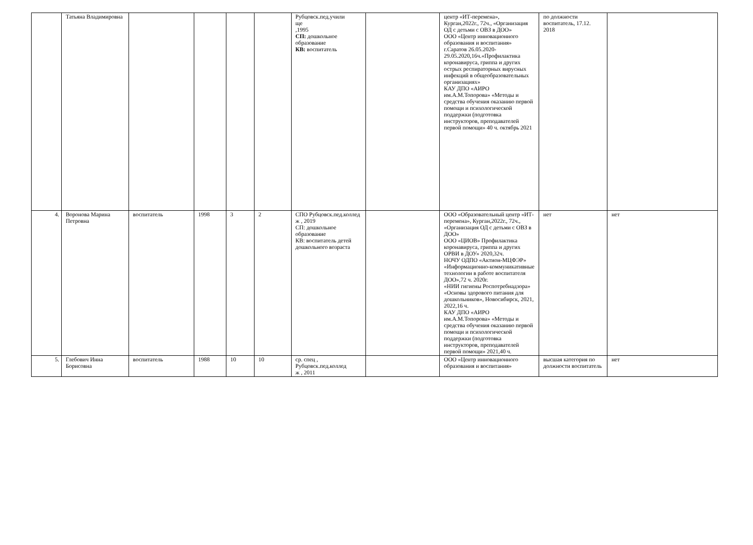| | Татьяна Владимировна | | | | | Рубцовск.пед.учили ще ,1995 СП: дошкольное образование КВ: воспитатель | | центр «ИТ-перемена», Курган,2022г., 72ч., «Организация ОД с детьми с ОВЗ в ДОО» ООО «Центр инновационного образования и воспитания» г.Саратов 26.05.2020-29.05.2020,16ч.«Профилактика коронавируса, гриппа и других острых респираторных вирусных инфекций в общеобразовательных организациях» КАУ ДПО «АИРО им.А.М.Топорова» «Методы и средства обучения оказанию первой помощи и психологической поддержки (подготовка инструкторов, преподавателей первой помощи» 40 ч. октябрь 2021 | по должности воспитатель, 17.12. 2018 | |
| 4. | Воронова Марина Петровна | воспитатель | 1998 | 3 | 2 | СПО Рубцовск.пед.коллед ж , 2019 СП: дошкольное образование КВ: воспитатель детей дошкольного возраста | | ООО «Образовательный центр «ИТ-перемена», Курган,2022г., 72ч., «Организация ОД с детьми с ОВЗ в ДОО» ООО «ЦИОВ» Профилактика коронавируса, гриппа и других ОРВИ в ДОУ» 2020,32ч. НОЧУ ОДПО «Актион-МЦФЭР» «Информационно-коммуникативные технологии в работе воспитателя ДОО»,72 ч. 2020г. «НИИ гигиены Роспотребнадзора» «Основы здорового питания для дошкольников», Новосибирск, 2021, 2022,16 ч. КАУ ДПО «АИРО им.А.М.Топорова» «Методы и средства обучения оказанию первой помощи и психологической поддержки (подготовка инструкторов, преподавателей первой помощи» 2021,40 ч. | нет | нет |
| 5. | Глебович Инна Борисовна | воспитатель | 1988 | 10 | 10 | ср. спец , Рубцовск.пед.коллед ж , 2011 | | ООО «Центр инновационного образования и воспитания» | высшая категория по должности воспитатель | нет |